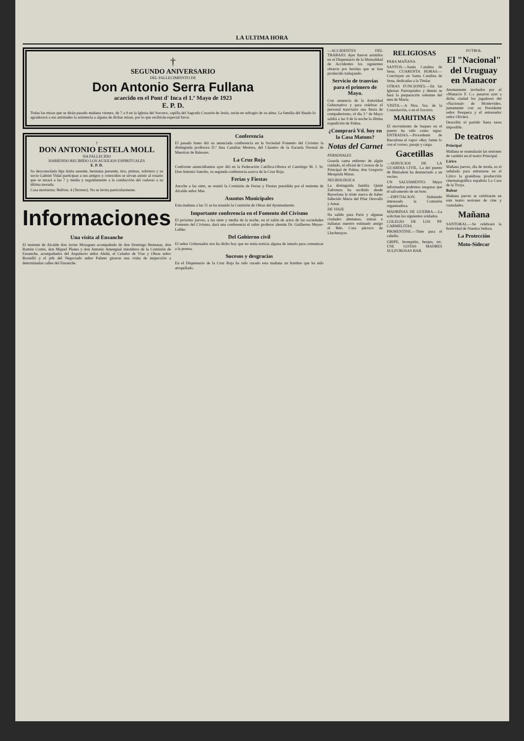LA ULTIMA HORA
†
SEGUNDO ANIVERSARIO
DEL FALLECIMIENTO DE
Don Antonio Serra Fullana
acaecido en el Pont d' Inca el 1.º Mayo de 1923
E. P. D.
Todas las misas que se dirán pasado mañana viernes, de 7 a 9 en la Iglesia del Socorro, capilla del Sagrado Corazón de Jesús, serán en sufragio de su alma. La familia del finado lo agradecerá a sus amistades la asistencia a alguna de dichas misas, por lo que recibirán especial favor.
†
DON ANTONIO ESTELA MOLL
HA FALLECIDO
HABIENDO RECIBIDO LOS AUXILIOS ESPIRITUALES
E. P. D.
Su desconsolada hija Anita ausente, hermana presente, tíos, primas, sobrinos y su socio Gabriel Vidal participan a sus amigos y conocidos se sirvan asistir al rosario que se rezará a las 7 y media y seguidamente a la conducción del cadaver a su última morada.
Casa mortuoria: Bellver, 4 (Terreno). No se invita particularmente.
Informaciones
Una visita al Ensanche
El teniente de Alcalde don Javier Moragues acompañado de don Domingo Bennasar, don Ramón Cortés, don Miguel Planes y don Antonio Amengual miembros de la Comisión de Ensanche, acompañados del Arquitecto señor Aleñá, el Celador de Vías y Obras señor Rosselló y el jefe del Negociado señor Palmer giraron una visita de inspección a determinadas calles del Ensanche.
Conferencia
El pasado lunes dió su anunciada conferencia en la Sociedad Fomento del Civismo la distinguida profesora D.ª Ana Canalias Mestres, del Claustro de la Escuela Normal de Maestras de Baleares.
La Cruz Roja
Conforme anunciábamos ayer dió en la Federación Católica-Obrera el Canónigo M. I. Sr. Don Antonio Sancho, su segunda conferencia acerca de la Cruz Roja.
Ferias y Fiestas
Anoche a las siete, se reunió la Comisión de Ferias y Fiestas presidida por el teniente de Alcalde señor Mas.
Asuntos Municipales
Esta mañana a las 11 se ha reunido la Comisión de Obras del Ayuntamiento.
Importante conferencia en el Fomento del Civismo
El próximo jueves, a las siete y media de la noche, en el salón de actos de las sociedades Fomento del Civismo, dará una conferencia el sabio profesor alemán Dr. Guillermo Meyer-Lubke.
Del Gobierno civil
El señor Gobernador nos ha dicho hoy que no tenía noticia alguna de interés para comunicar a la prensa.
Sucesos y desgracias
En el Dispensario de la Cruz Roja ha sido curado esta mañana un hombre que ha sido atropellado.
—ACCIDENTES DEL TRABAJO. Ayer fueron asistidos en el Dispensario de la Mutualidad de Accidentes los siguientes obreros por heridas que se han producido trabajando.
Servicio de tranvías para el primero de Mayo.
Con anuencia de la Autoridad Gubernativa y para celebrar el personal tranviario una fiesta de compañerismo, el día 1.º de Mayo saldrá a las 9 de la noche la última expedición de Palma.
¿Comprará Vd. hoy en la Casa Matons?
Notas del Carnet
PERSONALES
Guarda cama enfermo de algún cuidado, el oficial de Correos de la Principal de Palma, don Gregorio Mesquida Matas.
NECROLÓGICA
La distinguida familia Quint Zaforteza ha recibido desde Barcelona la triste nueva de haber fallecido María del Pilar Desvalls y Amat.
DE VIAJE
Ha salido para París y algunas ciudades alemanas, suizas e italianas nuestro estimado amigo el Rdo. Cura párroco de Lluchmayor.
RELIGIOSAS
PARA MAÑANA
SANTOS.—Santa Catalina de Sena. CUARENTA HORAS.—Concluyen en Santa Catalina de Sena, dedicadas a la Titular.
OTRAS FUNCIONES.—En las Iglesias Parroquiales y demás se hará la preparación solemne del mes de María.
VISITA.—A Ntra. Sra. de la Consolación, o en el Socorro.
MARITIMAS
El movimiento de buques en el puerto ha sido como sigue: ENTRADAS.—Procedente de Barcelona el vapor «Rey Jaime I» con el correo, pasaje y carga.
Gacetillas
—SERVICIOS DE LA GUARDIA CIVIL. La del puesto de Binisalem ha denunciado a un vecino.
UN SALVAMENTO. Mejor informados podemos asegurar que el salvamento de un bote.
—DIPUTACION. Habiendo interesado la Comisión organizadora.
MADRINAS DE GUERRA.—La solicitan los siguientes soldados.
COLEGIO DE LOS PP. CARMELITAS.
PIKMENTINE.—Tinte para el cabello.
GRIPE, bronquitis, herpes, etc. USE GOTAS MADRES SULFUROSAS BAR.
FUTBOL
El "Nacional" del Uruguay en Manacor
Atentamente invitados por el «Manacor F. C.» pasaron ayer a dicha ciudad los jugadores del «Nacional» de Montevideo, juntamente con su Presidente señor Pesquera y el entrenador señor Olivieri.
Describir el partido fuera tarea imposible.
De teatros
Principal
Mañana se reanudarán las sesiones de variétés en el teatro Principal.
Lírico
Mañana jueves, día de moda, es el señalado para estrenarse en el Lírico la grandiosa producción cinematográfica española La Casa de la Troya.
Balear
Mañana jueves se celebrarán en este teatro sesiones de cine y variedades.
Mañana
SANTORAL.—Se celebrará la festividad de Nuestra Señora.
La Protección
Moto-Sidecar